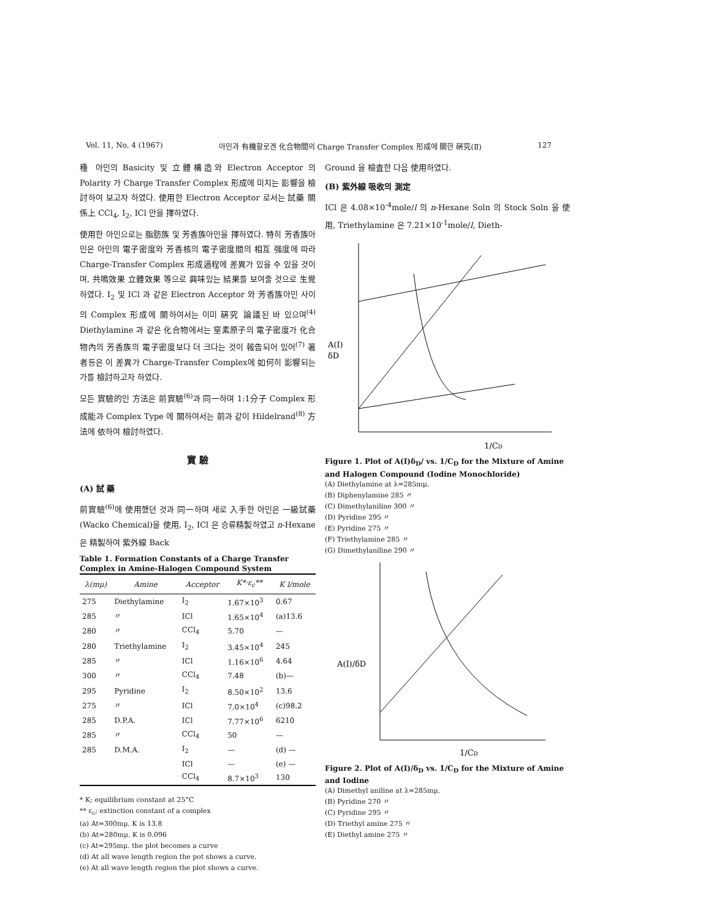Vol. 11, No. 4 (1967) 아민과 有機할로겐 化合物間의 Charge Transfer Complex 形成에 關한 硏究(Ⅱ) 127
種 아민의 Basicity 및 立體構造와 Electron Acceptor 의 Polarity 가 Charge Transfer Complex 形成에 미치는 影響을 檢討하여 보고자 하였다. 使用한 Electron Acceptor 로서는 試藥 關係上 CCl<sub>4</sub>, I<sub>2</sub>, ICl 만을 擇하였다.
使用한 아민으로는 脂肪族 및 芳香族아민을 擇하였다. 特히 芳香族아민은 아민의 電子密度와 芳香核의 電子密度間의 相互 强度에 따라 Charge-Transfer Complex 形成過程에 差異가 있을 수 있을 것이며, 共鳴效果 立體效果 等으로 興味있는 結果를 보여줄 것으로 生覺하였다. I<sub>2</sub> 및 ICl 과 같은 Electron Acceptor 와 芳香族아민 사이의 Complex 形成에 關하여서는 이미 硏究 論議된 바 있으며<sup>(4)</sup> Diethylamine 과 같은 化合物에서는 窒素原子의 電子密度가 化合物內의 芳香族의 電子密度보다 더 크다는 것이 報告되어 있어<sup>(7)</sup> 著者등은 이 差異가 Charge-Transfer Complex에 如何히 影響되는가를 檢討하고자 하였다.
모든 實驗的인 方法은 前實驗<sup>(6)</sup>과 同一하며 1:1分子 Complex 形成能과 Complex Type 에 關하여서는 前과 같이 Hildelrand<sup>(8)</sup> 方法에 依하여 檢討하였다.
實 驗
(A) 試 藥
前實驗<sup>(6)</sup>에 使用했던 것과 同一하며 새로 入手한 아민은 一級試藥(Wacko Chemical)을 使用, I<sub>2</sub>, ICl 은 승류精製하였고 n-Hexane 은 精製하여 紫外線 Back
Table 1. Formation Constants of a Charge Transfer Complex in Amine-Halogen Compound System
| λ(mμ) | Amine | Acceptor | K*·ε<sub>c</sub>** | K l/mole |
| --- | --- | --- | --- | --- |
| 275 | Diethylamine | I<sub>2</sub> | 1.67×10<sup>3</sup> | 0.67 |
| 285 | 〃 | ICl | 1.65×10<sup>4</sup> | (a)13.6 |
| 280 | 〃 | CCl<sub>4</sub> | 5.70 | — |
| 280 | Triethylamine | I<sub>2</sub> | 3.45×10<sup>4</sup> | 245 |
| 285 | 〃 | ICl | 1.16×10<sup>6</sup> | 4.64 |
| 300 | 〃 | CCl<sub>4</sub> | 7.48 | (b)— |
| 295 | Pyridine | I<sub>2</sub> | 8.50×10<sup>2</sup> | 13.6 |
| 275 | 〃 | ICl | 7.0×10<sup>4</sup> | (c)98.2 |
| 285 | D.P.A. | ICl | 7.77×10<sup>6</sup> | 6210 |
| 285 | 〃 | CCl<sub>4</sub> | 50 | — |
| 285 | D.M.A. | I<sub>2</sub> | — | (d) — |
| | | ICl | — | (e) — |
| | | CCl<sub>4</sub> | 8.7×10<sup>3</sup> | 130 |
* K; equilibrium constant at 25°C
** ε<sub>c</sub>; extinction constant of a complex
(a) At=300mμ. K is 13.8
(b) At=280mμ. K is 0.096
(c) At=295mμ. the plot becomes a curve
(d) At all wave length region the pot shows a curve.
(e) At all wave length region the plot shows a curve.
Ground 을 檢査한 다음 使用하였다.
(B) 紫外線 吸收의 測定
ICl 은 4.08×10<sup>-4</sup>mole/l 의 n-Hexane Soln 의 Stock Soln 을 使用, Triethylamine 은 7.21×10<sup>-1</sup>mole/l, Dieth-
A(I)
δD
1/CD
Figure 1. Plot of A(I)δ<sub>D</sub>/ vs. 1/C<sub>D</sub> for the Mixture of Amine and Halogen Compound (Iodine Monochloride)
(A) Diethylamine at λ=285mμ.
(B) Diphenylamine 285 〃
(C) Dimethylaniline 300 〃
(D) Pyridine 295 〃
(E) Pyridine 275 〃
(F) Triethylamine 285 〃
(G) Dimethylaniline 290 〃
A(I)/δD
1/CD
Figure 2. Plot of A(I)/δ<sub>D</sub> vs. 1/C<sub>D</sub> for the Mixture of Amine and Iodine
(A) Dimethyl aniline at λ=285mμ.
(B) Pyridine 270 〃
(C) Pyridine 295 〃
(D) Triethyl amine 275 〃
(E) Diethyl amine 275 〃